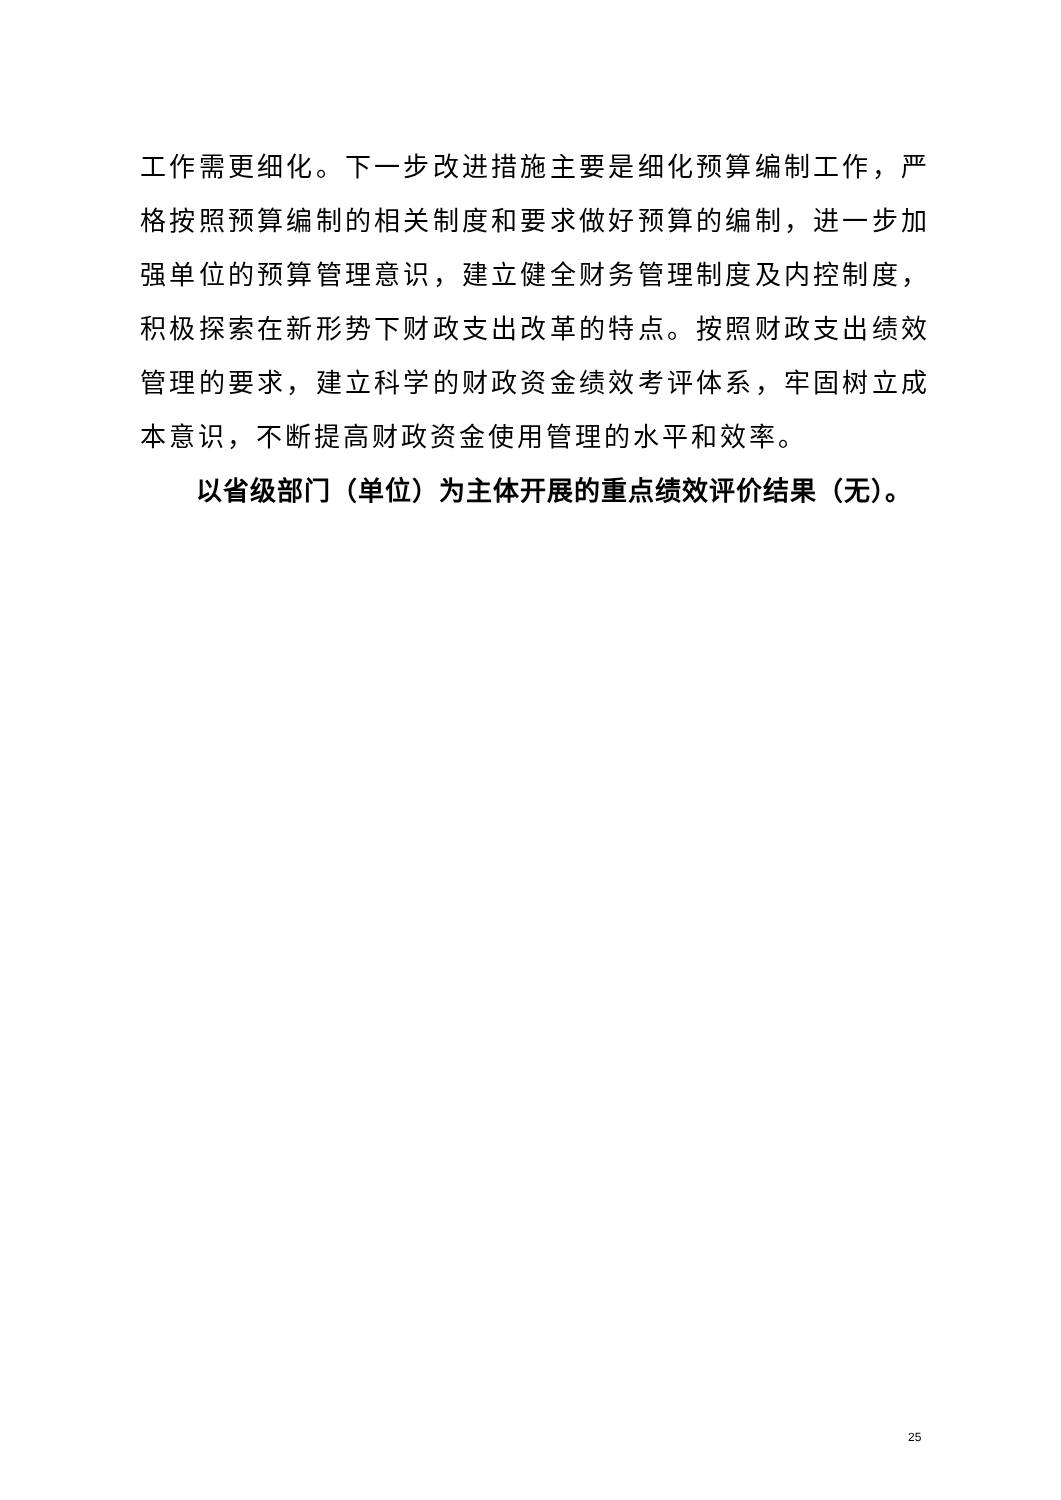工作需更细化。下一步改进措施主要是细化预算编制工作，严格按照预算编制的相关制度和要求做好预算的编制，进一步加强单位的预算管理意识，建立健全财务管理制度及内控制度，积极探索在新形势下财政支出改革的特点。按照财政支出绩效管理的要求，建立科学的财政资金绩效考评体系，牢固树立成本意识，不断提高财政资金使用管理的水平和效率。
以省级部门（单位）为主体开展的重点绩效评价结果（无）。
25